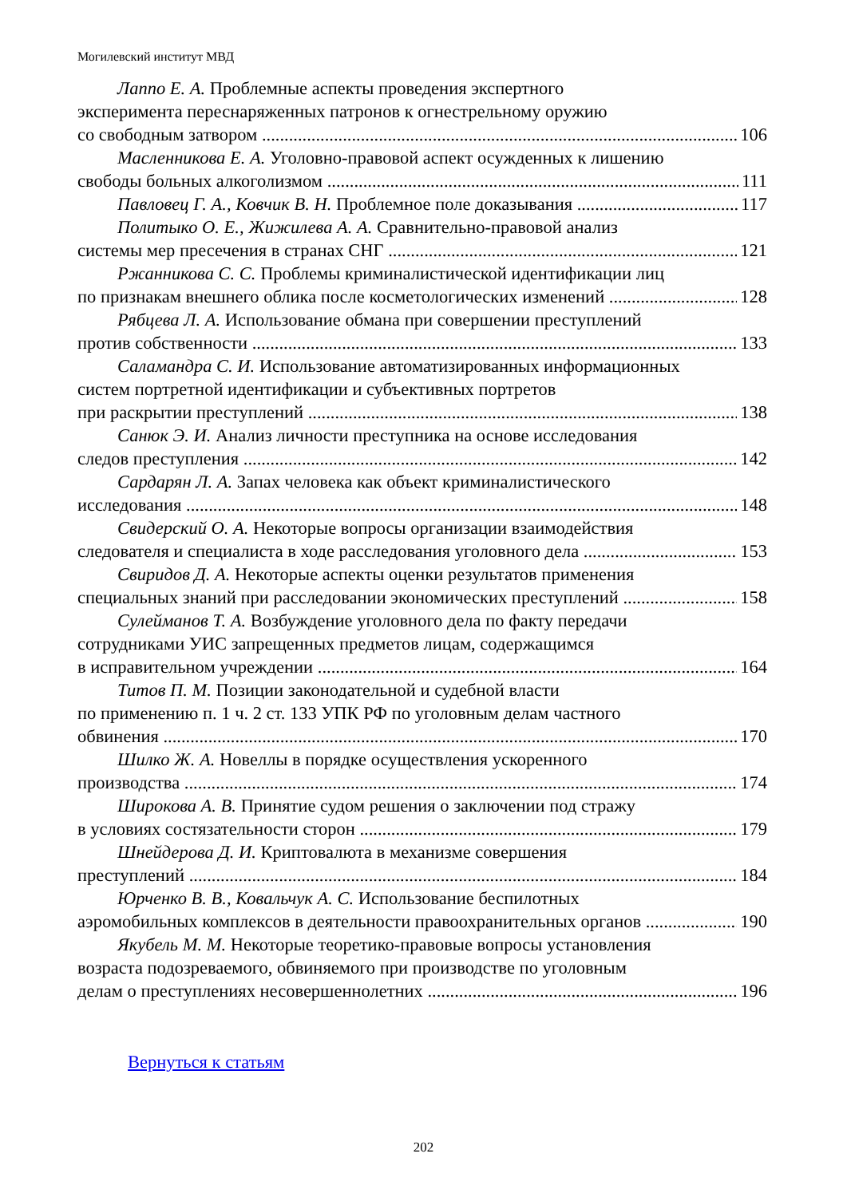Могилевский институт МВД
Лаппо Е. А. Проблемные аспекты проведения экспертного
эксперимента переснаряженных патронов к огнестрельному оружию
со свободным затвором 106
Масленникова Е. А. Уголовно-правовой аспект осужденных к лишению
свободы больных алкоголизмом 111
Павловец Г. А., Ковчик В. Н. Проблемное поле доказывания 117
Политыко О. Е., Жижилева А. А. Сравнительно-правовой анализ
системы мер пресечения в странах СНГ 121
Ржанникова С. С. Проблемы криминалистической идентификации лиц
по признакам внешнего облика после косметологических изменений 128
Рябцева Л. А. Использование обмана при совершении преступлений
против собственности 133
Саламандра С. И. Использование автоматизированных информационных
систем портретной идентификации и субъективных портретов
при раскрытии преступлений 138
Санюк Э. И. Анализ личности преступника на основе исследования
следов преступления 142
Сардарян Л. А. Запах человека как объект криминалистического
исследования 148
Свидерский О. А. Некоторые вопросы организации взаимодействия
следователя и специалиста в ходе расследования уголовного дела 153
Свиридов Д. А. Некоторые аспекты оценки результатов применения
специальных знаний при расследовании экономических преступлений 158
Сулейманов Т. А. Возбуждение уголовного дела по факту передачи
сотрудниками УИС запрещенных предметов лицам, содержащимся
в исправительном учреждении 164
Титов П. М. Позиции законодательной и судебной власти
по применению п. 1 ч. 2 ст. 133 УПК РФ по уголовным делам частного
обвинения 170
Шилко Ж. А. Новеллы в порядке осуществления ускоренного
производства 174
Широкова А. В. Принятие судом решения о заключении под стражу
в условиях состязательности сторон 179
Шнейдерова Д. И. Криптовалюта в механизме совершения
преступлений 184
Юрченко В. В., Ковальчук А. С. Использование беспилотных
аэромобильных комплексов в деятельности правоохранительных органов 190
Якубель М. М. Некоторые теоретико-правовые вопросы установления
возраста подозреваемого, обвиняемого при производстве по уголовным
делам о преступлениях несовершеннолетних 196
Вернуться к статьям
202